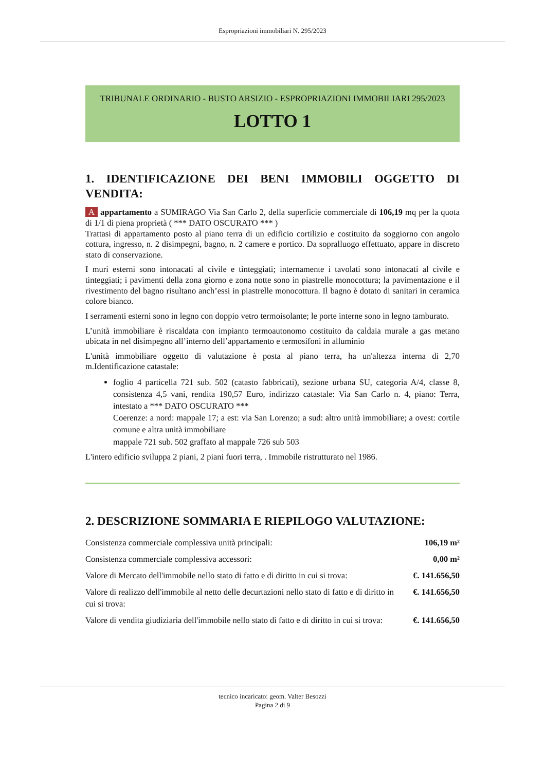Espropriazioni immobiliari N. 295/2023
TRIBUNALE ORDINARIO - BUSTO ARSIZIO - ESPROPRIAZIONI IMMOBILIARI 295/2023
LOTTO 1
1. IDENTIFICAZIONE DEI BENI IMMOBILI OGGETTO DI VENDITA:
A appartamento a SUMIRAGO Via San Carlo 2, della superficie commerciale di 106,19 mq per la quota di 1/1 di piena proprietà ( *** DATO OSCURATO *** )
Trattasi di appartamento posto al piano terra di un edificio cortilizio e costituito da soggiorno con angolo cottura, ingresso, n. 2 disimpegni, bagno, n. 2 camere e portico. Da sopralluogo effettuato, appare in discreto stato di conservazione.
I muri esterni sono intonacati al civile e tinteggiati; internamente i tavolati sono intonacati al civile e tinteggiati; i pavimenti della zona giorno e zona notte sono in piastrelle monocottura; la pavimentazione e il rivestimento del bagno risultano anch’essi in piastrelle monocottura. Il bagno è dotato di sanitari in ceramica colore bianco.
I serramenti esterni sono in legno con doppio vetro termoisolante; le porte interne sono in legno tamburato.
L’unità immobiliare è riscaldata con impianto termoautonomo costituito da caldaia murale a gas metano ubicata in nel disimpegno all’interno dell’appartamento e termosifoni in alluminio
L'unità immobiliare oggetto di valutazione è posta al piano terra, ha un'altezza interna di 2,70 m.Identificazione catastale:
foglio 4 particella 721 sub. 502 (catasto fabbricati), sezione urbana SU, categoria A/4, classe 8, consistenza 4,5 vani, rendita 190,57 Euro, indirizzo catastale: Via San Carlo n. 4, piano: Terra, intestato a *** DATO OSCURATO ***
Coerenze: a nord: mappale 17; a est: via San Lorenzo; a sud: altro unità immobiliare; a ovest: cortile comune e altra unità immobiliare
mappale 721 sub. 502 graffato al mappale 726 sub 503
L'intero edificio sviluppa 2 piani, 2 piani fuori terra, . Immobile ristrutturato nel 1986.
2. DESCRIZIONE SOMMARIA E RIEPILOGO VALUTAZIONE:
| Consistenza commerciale complessiva unità principali: | 106,19 m² |
| Consistenza commerciale complessiva accessori: | 0,00 m² |
| Valore di Mercato dell'immobile nello stato di fatto e di diritto in cui si trova: | €. 141.656,50 |
| Valore di realizzo dell'immobile al netto delle decurtazioni nello stato di fatto e di diritto in cui si trova: | €. 141.656,50 |
| Valore di vendita giudiziaria dell'immobile nello stato di fatto e di diritto in cui si trova: | €. 141.656,50 |
tecnico incaricato: geom. Valter Besozzi
Pagina 2 di 9